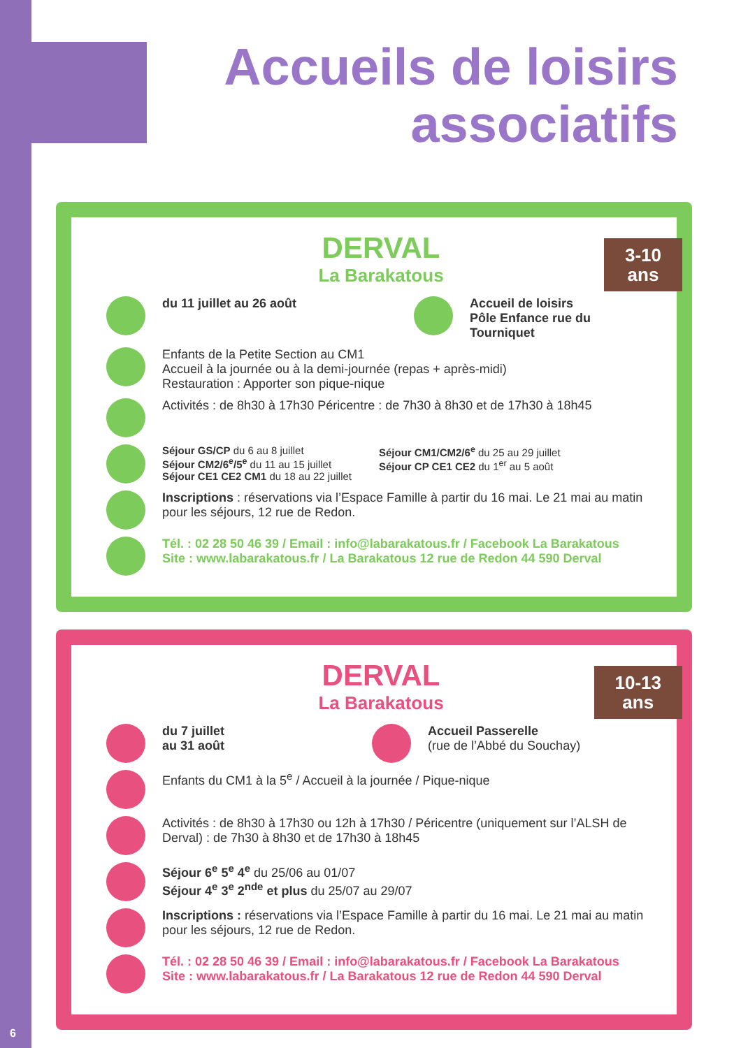Accueils de loisirs
associatifs
3-10
ans
DERVAL
La Barakatous
du 11 juillet au 26 août Accueil de loisirs
Pôle Enfance rue du
Tourniquet
Enfants de la Petite Section au CM1
Accueil à la journée ou à la demi-journée (repas + après-midi)
Restauration : Apporter son pique-nique
Activités : de 8h30 à 17h30 Péricentre : de 7h30 à 8h30 et de 17h30 à 18h45
Séjour GS/CP du 6 au 8 juillet
Séjour CM2/6<sup>e</sup>/5<sup>e</sup> du 11 au 15 juillet
Séjour CE1 CE2 CM1 du 18 au 22 juillet
Séjour CM1/CM2/6<sup>e</sup> du 25 au 29 juillet
Séjour CP CE1 CE2 du 1<sup>er</sup> au 5 août
Inscriptions : réservations via l’Espace Famille à partir du 16 mai. Le 21 mai au matin pour les séjours, 12 rue de Redon.
Tél. : 02 28 50 46 39 / Email : info@labarakatous.fr / Facebook La Barakatous
Site : www.labarakatous.fr / La Barakatous 12 rue de Redon 44 590 Derval
10-13
ans
DERVAL
La Barakatous
du 7 juillet
au 31 août
Accueil Passerelle
(rue de l’Abbé du Souchay)
Enfants du CM1 à la 5<sup>e</sup> / Accueil à la journée / Pique-nique
Activités : de 8h30 à 17h30 ou 12h à 17h30 / Péricentre (uniquement sur l’ALSH de Derval) : de 7h30 à 8h30 et de 17h30 à 18h45
Séjour 6<sup>e</sup> 5<sup>e</sup> 4<sup>e</sup> du 25/06 au 01/07
Séjour 4<sup>e</sup> 3<sup>e</sup> 2<sup>nde</sup> et plus du 25/07 au 29/07
Inscriptions : réservations via l’Espace Famille à partir du 16 mai. Le 21 mai au matin pour les séjours, 12 rue de Redon.
Tél. : 02 28 50 46 39 / Email : info@labarakatous.fr / Facebook La Barakatous
Site : www.labarakatous.fr / La Barakatous 12 rue de Redon 44 590 Derval
6